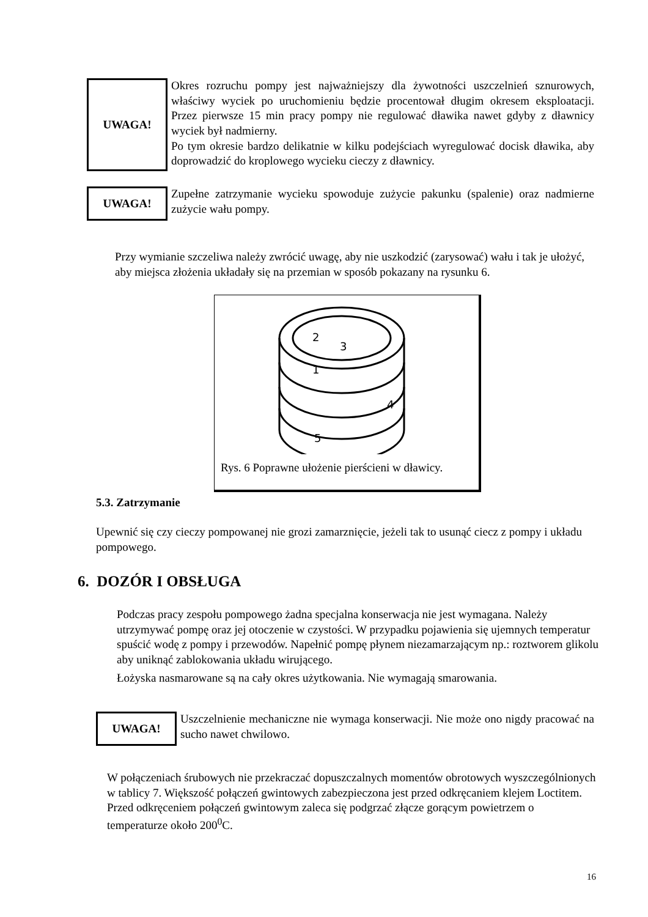UWAGA!
Okres rozruchu pompy jest najważniejszy dla żywotności uszczelnień sznurowych, właściwy wyciek po uruchomieniu będzie procentował długim okresem eksploatacji. Przez pierwsze 15 min pracy pompy nie regulować dławika nawet gdyby z dławnicy wyciek był nadmierny.
Po tym okresie bardzo delikatnie w kilku podejściach wyregulować docisk dławika, aby doprowadzić do kroplowego wycieku cieczy z dławnicy.
UWAGA!
Zupełne zatrzymanie wycieku spowoduje zużycie pakunku (spalenie) oraz nadmierne zużycie wału pompy.
Przy wymianie szczeliwa należy zwrócić uwagę, aby nie uszkodzić (zarysować) wału i tak je ułożyć, aby miejsca złożenia układały się na przemian w sposób pokazany na rysunku 6.
2
3
1
4
5
Rys. 6 Poprawne ułożenie pierścieni w dławicy.
5.3. Zatrzymanie
Upewnić się czy cieczy pompowanej nie grozi zamarznięcie, jeżeli tak to usunąć ciecz z pompy i układu pompowego.
6. DOZÓR I OBSŁUGA
Podczas pracy zespołu pompowego żadna specjalna konserwacja nie jest wymagana. Należy utrzymywać pompę oraz jej otoczenie w czystości. W przypadku pojawienia się ujemnych temperatur spuścić wodę z pompy i przewodów. Napełnić pompę płynem niezamarzającym np.: roztworem glikolu aby uniknąć zablokowania układu wirującego.
Łożyska nasmarowane są na cały okres użytkowania. Nie wymagają smarowania.
UWAGA!
Uszczelnienie mechaniczne nie wymaga konserwacji. Nie może ono nigdy pracować na sucho nawet chwilowo.
W połączeniach śrubowych nie przekraczać dopuszczalnych momentów obrotowych wyszczególnionych w tablicy 7. Większość połączeń gwintowych zabezpieczona jest przed odkręcaniem klejem Loctitem. Przed odkręceniem połączeń gwintowym zaleca się podgrzać złącze gorącym powietrzem o temperaturze około 200<sup>0</sup>C.
16